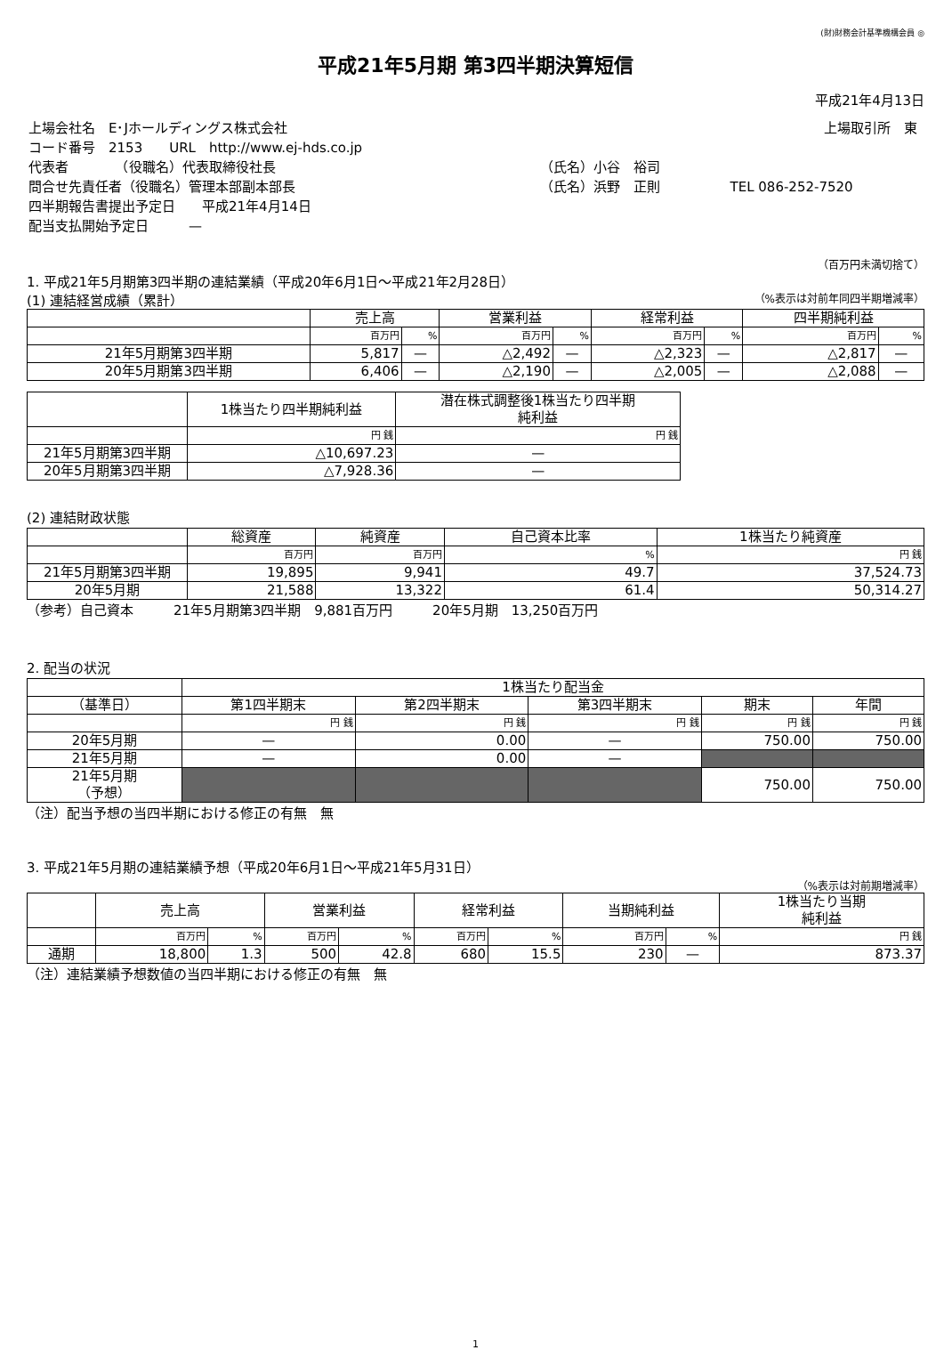(財)財務会計基準機構会員 ◎
平成21年5月期 第3四半期決算短信
平成21年4月13日
| 上場会社名 E･Jホールディングス株式会社 | | 上場取引所 東 |
| コード番号 2153 URL http://www.ej-hds.co.jp | | |
| 代表者 （役職名）代表取締役社長 | （氏名）小谷 裕司 | |
| 問合せ先責任者（役職名）管理本部副本部長 | （氏名）浜野 正則 | TEL 086-252-7520 |
| 四半期報告書提出予定日 平成21年4月14日 | | |
| 配当支払開始予定日 — | | |
（百万円未満切捨て）
1. 平成21年5月期第3四半期の連結業績（平成20年6月1日～平成21年2月28日）
(1) 連結経営成績（累計） （%表示は対前年同四半期増減率）
| | 売上高 | | 営業利益 | | 経常利益 | | 四半期純利益 | |
| --- | --- | --- | --- | --- | --- | --- | --- | --- |
| | 百万円 | % | 百万円 | % | 百万円 | % | 百万円 | % |
| 21年5月期第3四半期 | 5,817 | — | △2,492 | — | △2,323 | — | △2,817 | — |
| 20年5月期第3四半期 | 6,406 | — | △2,190 | — | △2,005 | — | △2,088 | — |
| | 1株当たり四半期純利益 | 潜在株式調整後1株当たり四半期 純利益 |
| --- | --- | --- |
| | 円 銭 | 円 銭 |
| 21年5月期第3四半期 | △10,697.23 | — |
| 20年5月期第3四半期 | △7,928.36 | — |
(2) 連結財政状態
| | 総資産 | 純資産 | 自己資本比率 | 1株当たり純資産 |
| --- | --- | --- | --- | --- |
| | 百万円 | 百万円 | % | 円 銭 |
| 21年5月期第3四半期 | 19,895 | 9,941 | 49.7 | 37,524.73 |
| 20年5月期 | 21,588 | 13,322 | 61.4 | 50,314.27 |
（参考）自己資本　　　21年5月期第3四半期　9,881百万円　　　20年5月期　13,250百万円
2. 配当の状況
| | 1株当たり配当金 | | | | |
| --- | --- | --- | --- | --- | --- |
| （基準日） | 第1四半期末 | 第2四半期末 | 第3四半期末 | 期末 | 年間 |
| | 円 銭 | 円 銭 | 円 銭 | 円 銭 | 円 銭 |
| 20年5月期 | — | 0.00 | — | 750.00 | 750.00 |
| 21年5月期 | — | 0.00 | — | | |
| 21年5月期 （予想） | | | | 750.00 | 750.00 |
（注）配当予想の当四半期における修正の有無　無
3. 平成21年5月期の連結業績予想（平成20年6月1日～平成21年5月31日）
（%表示は対前期増減率）
| | 売上高 | | 営業利益 | | 経常利益 | | 当期純利益 | | 1株当たり当期 純利益 |
| --- | --- | --- | --- | --- | --- | --- | --- | --- | --- |
| | 百万円 | % | 百万円 | % | 百万円 | % | 百万円 | % | 円 銭 |
| 通期 | 18,800 | 1.3 | 500 | 42.8 | 680 | 15.5 | 230 | — | 873.37 |
（注）連結業績予想数値の当四半期における修正の有無　無
1